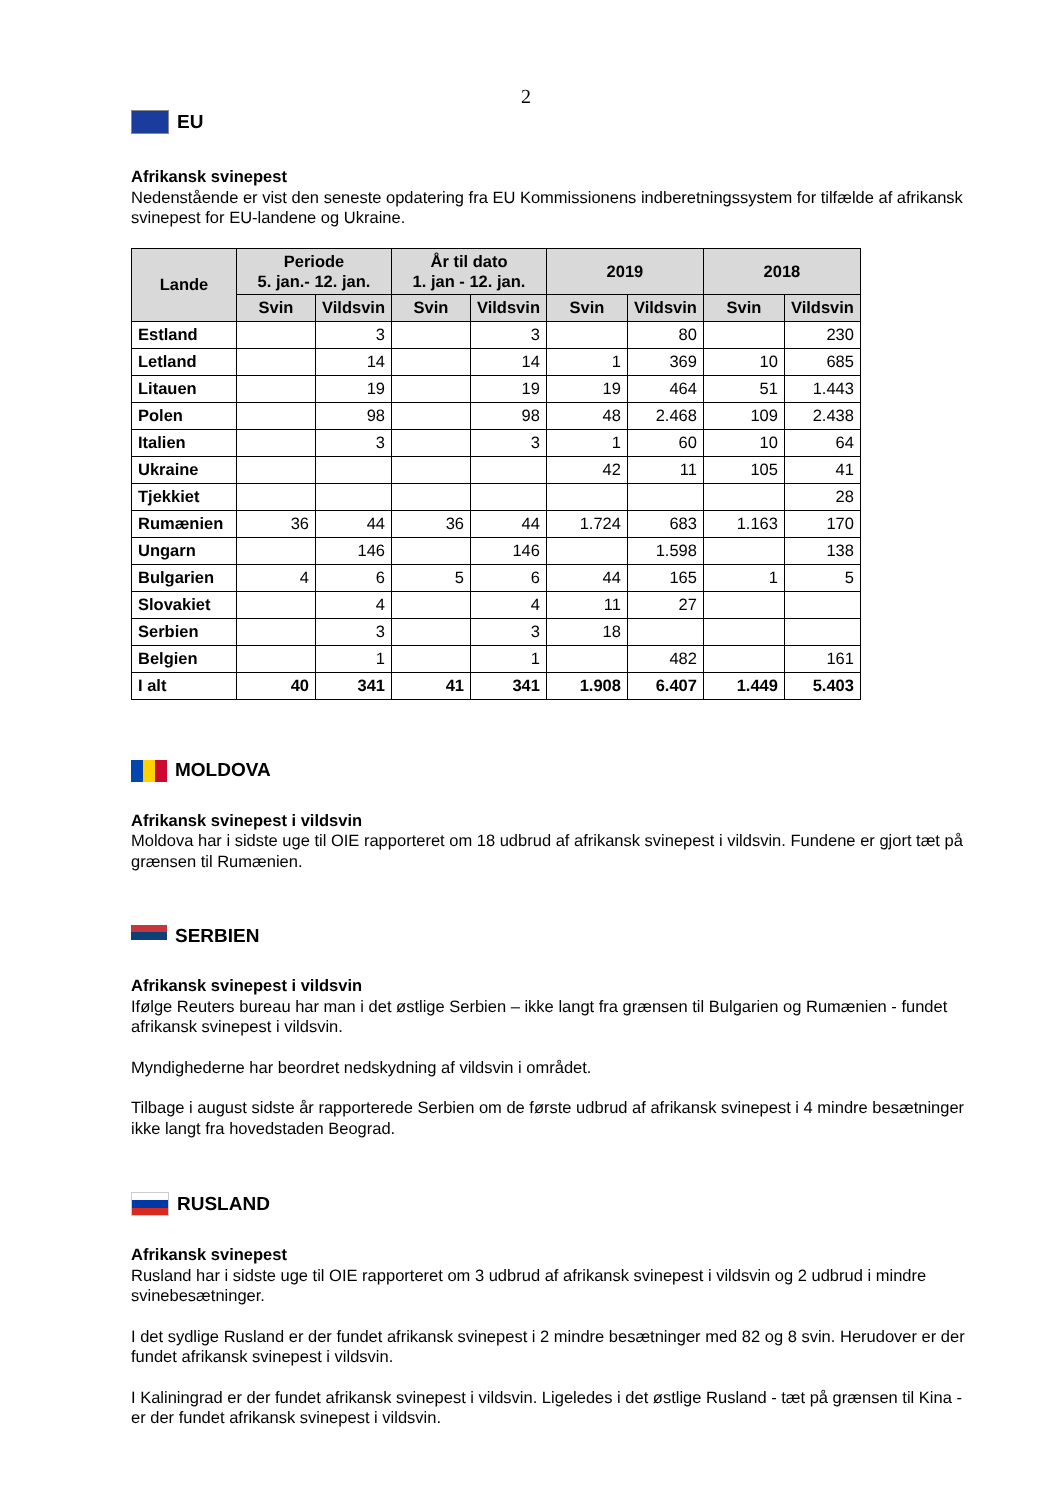2
EU
Afrikansk svinepest
Nedenstående er vist den seneste opdatering fra EU Kommissionens indberetningssystem for tilfælde af afrikansk svinepest for EU-landene og Ukraine.
| Lande | Periode 5. jan.- 12. jan. | | År til dato 1. jan - 12. jan. | | 2019 | | 2018 | |
| --- | --- | --- | --- | --- | --- | --- | --- | --- |
| | Svin | Vildsvin | Svin | Vildsvin | Svin | Vildsvin | Svin | Vildsvin |
| Estland | | 3 | | 3 | | 80 | | 230 |
| Letland | | 14 | | 14 | 1 | 369 | 10 | 685 |
| Litauen | | 19 | | 19 | 19 | 464 | 51 | 1.443 |
| Polen | | 98 | | 98 | 48 | 2.468 | 109 | 2.438 |
| Italien | | 3 | | 3 | 1 | 60 | 10 | 64 |
| Ukraine | | | | | 42 | 11 | 105 | 41 |
| Tjekkiet | | | | | | | | 28 |
| Rumænien | 36 | 44 | 36 | 44 | 1.724 | 683 | 1.163 | 170 |
| Ungarn | | 146 | | 146 | | 1.598 | | 138 |
| Bulgarien | 4 | 6 | 5 | 6 | 44 | 165 | 1 | 5 |
| Slovakiet | | 4 | | 4 | 11 | 27 | | |
| Serbien | | 3 | | 3 | 18 | | | |
| Belgien | | 1 | | 1 | | 482 | | 161 |
| I alt | 40 | 341 | 41 | 341 | 1.908 | 6.407 | 1.449 | 5.403 |
MOLDOVA
Afrikansk svinepest i vildsvin
Moldova har i sidste uge til OIE rapporteret om 18 udbrud af afrikansk svinepest i vildsvin. Fundene er gjort tæt på grænsen til Rumænien.
SERBIEN
Afrikansk svinepest i vildsvin
Ifølge Reuters bureau har man i det østlige Serbien – ikke langt fra grænsen til Bulgarien og Rumænien - fundet afrikansk svinepest i vildsvin.
Myndighederne har beordret nedskydning af vildsvin i området.
Tilbage i august sidste år rapporterede Serbien om de første udbrud af afrikansk svinepest i 4 mindre besætninger ikke langt fra hovedstaden Beograd.
RUSLAND
Afrikansk svinepest
Rusland har i sidste uge til OIE rapporteret om 3 udbrud af afrikansk svinepest i vildsvin og 2 udbrud i mindre svinebesætninger.
I det sydlige Rusland er der fundet afrikansk svinepest i 2 mindre besætninger med 82 og 8 svin. Herudover er der fundet afrikansk svinepest i vildsvin.
I Kaliningrad er der fundet afrikansk svinepest i vildsvin. Ligeledes i det østlige Rusland - tæt på grænsen til Kina - er der fundet afrikansk svinepest i vildsvin.